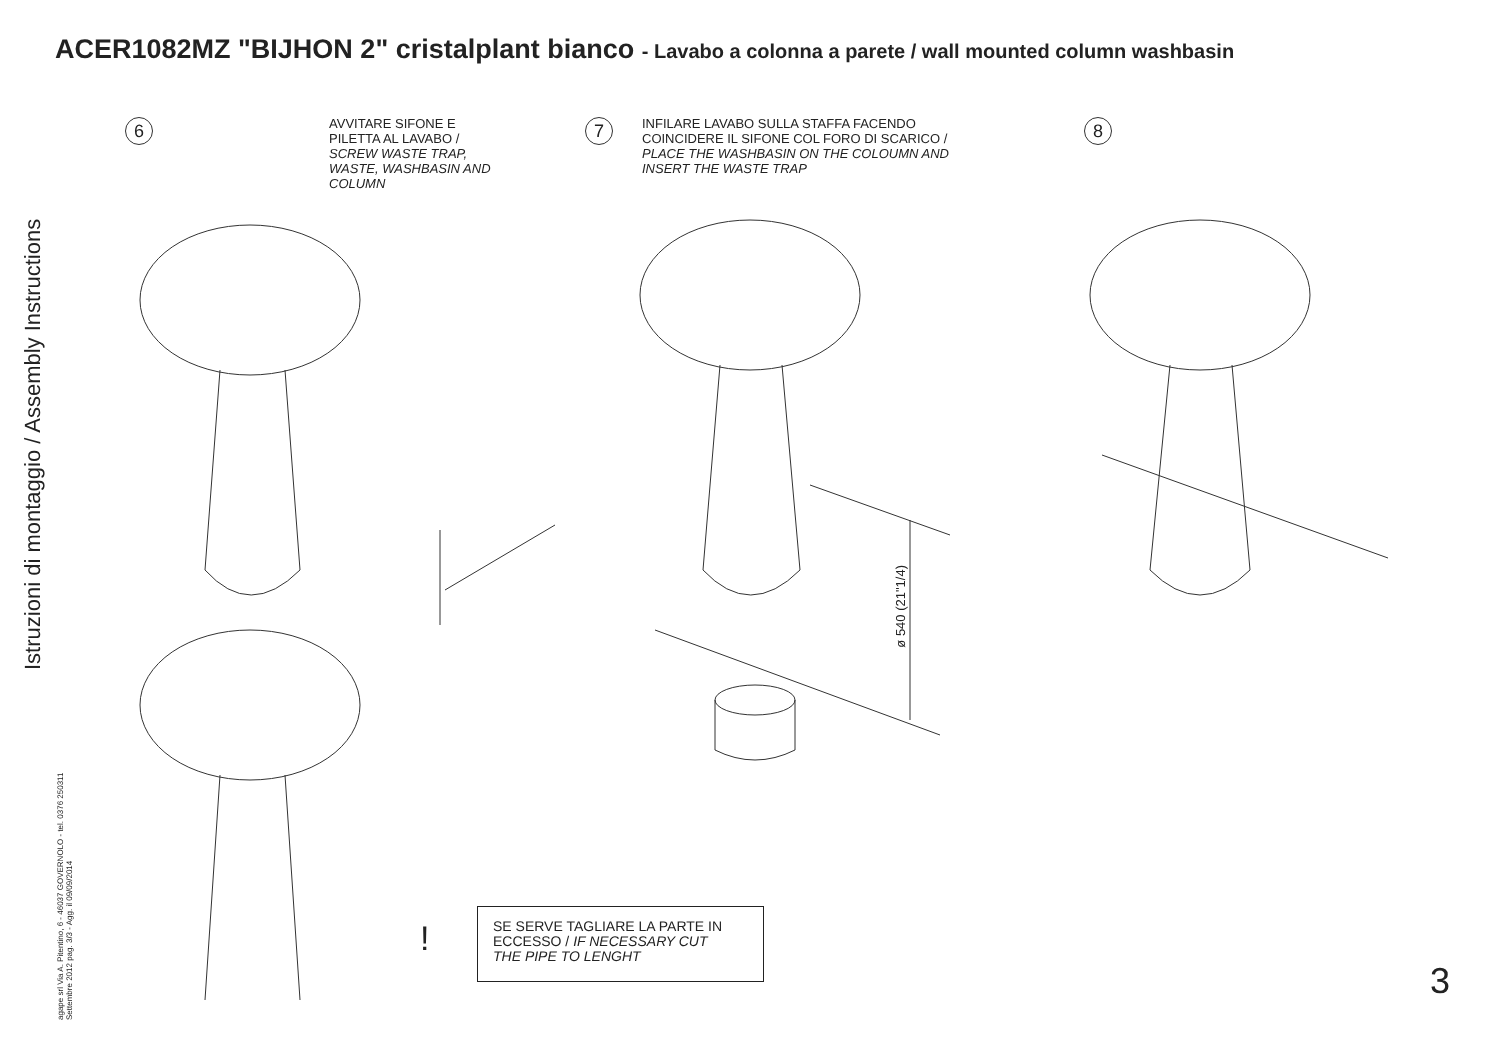ACER1082MZ "BIJHON 2" cristalplant bianco - Lavabo a colonna a parete / wall mounted column washbasin
Istruzioni di montaggio / Assembly Instructions
agape srl Via A. Pitentino, 6 - 46037 GOVERNOLO - tel. 0376 250311
Settembre 2012 pag. 3/3 - Agg. il 09/09/2014
6
AVVITARE SIFONE E
PILETTA AL LAVABO /
SCREW WASTE TRAP,
WASTE, WASHBASIN AND
COLUMN
7
INFILARE LAVABO SULLA STAFFA FACENDO
COINCIDERE IL SIFONE COL FORO DI SCARICO /
PLACE THE WASHBASIN ON THE COLOUMN AND
INSERT THE WASTE TRAP
8
ø 540 (21"1/4)
SE SERVE TAGLIARE LA PARTE IN
ECCESSO / IF NECESSARY CUT
THE PIPE TO LENGHT
!
3